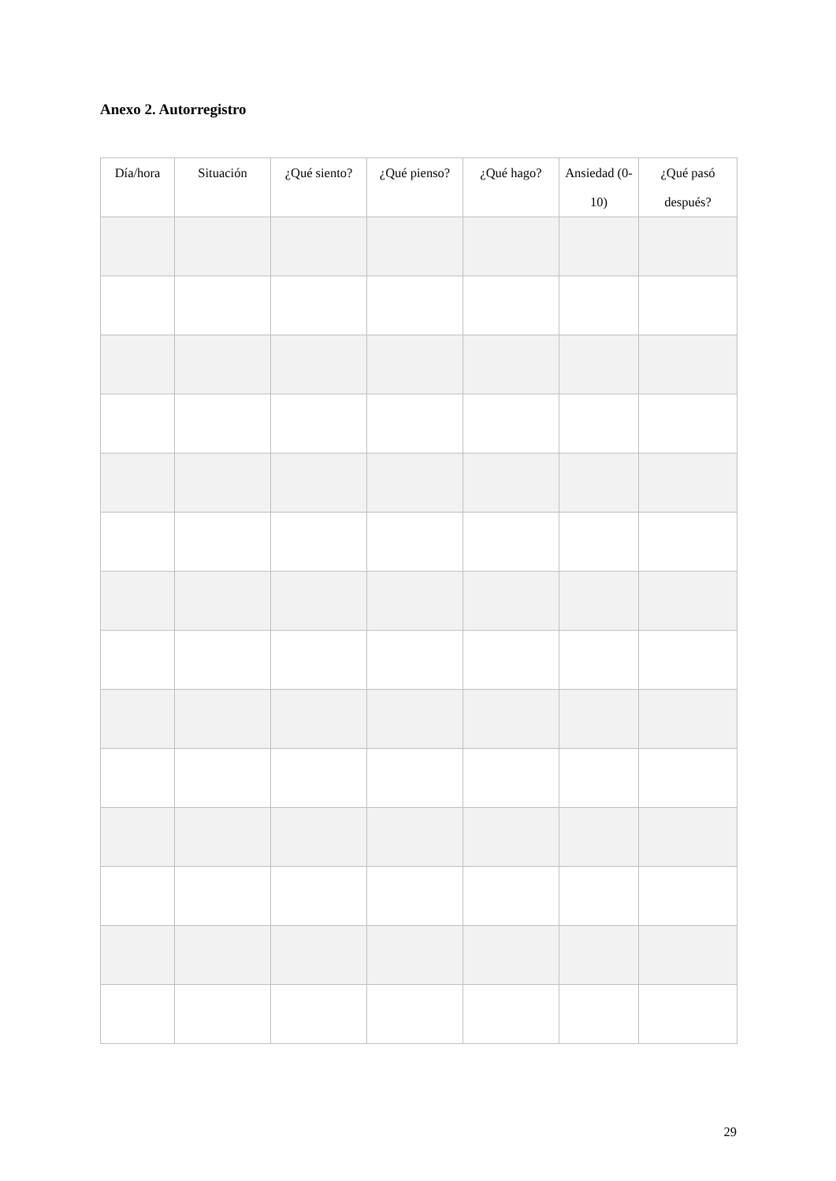Anexo 2. Autorregistro
| Día/hora | Situación | ¿Qué siento? | ¿Qué pienso? | ¿Qué hago? | Ansiedad (0-10) | ¿Qué pasó después? |
| --- | --- | --- | --- | --- | --- | --- |
29